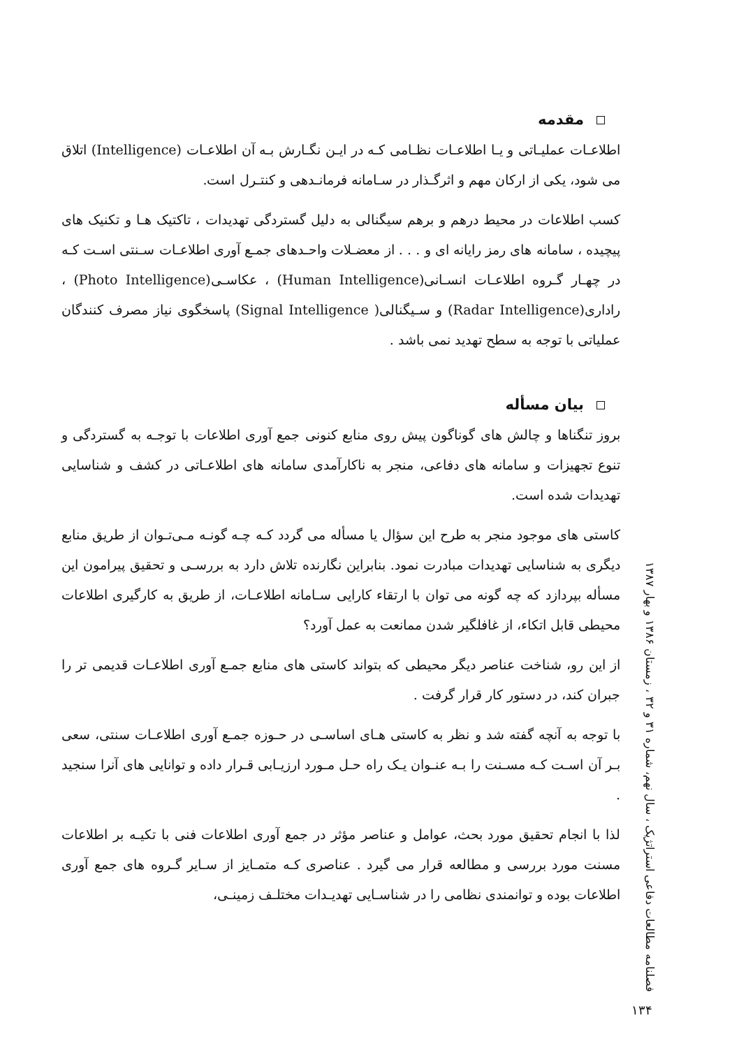مقدمه
اطلاعـات عملیـاتی و یـا اطلاعـات نظـامی کـه در ایـن نگـارش بـه آن اطلاعـات (Intelligence) اتلاق می شود، یکی از ارکان مهم و اثرگـذار در سـامانه فرمانـدهی و کنتـرل است.
کسب اطلاعات در محیط درهم و برهم سیگنالی به دلیل گستردگی تهدیدات ، تاکتیک هـا و تکنیک های پیچیده ، سامانه های رمز رایانه ای و . . . از معضـلات واحـدهای جمـع آوری اطلاعـات سـنتی اسـت کـه در چهـار گـروه اطلاعـات انسـانی(Human Intelligence) ، عکاسـی(Photo Intelligence) ، راداری(Radar Intelligence) و سـیگنالی( Signal Intelligence) پاسخگوی نیاز مصرف کنندگان عملیاتی با توجه به سطح تهدید نمی باشد .
بیان مسأله
بروز تنگناها و چالش های گوناگون پیش روی منابع کنونی جمع آوری اطلاعات با توجـه به گستردگی و تنوع تجهیزات و سامانه های دفاعی، منجر به ناکارآمدی سامانه های اطلاعـاتی در کشف و شناسایی تهدیدات شده است.
کاستی های موجود منجر به طرح این سؤال یا مسأله می گردد کـه چـه گونـه مـی‌تـوان از طریق منابع دیگری به شناسایی تهدیدات مبادرت نمود. بنابراین نگارنده تلاش دارد به بررسـی و تحقیق پیرامون این مسأله بپردازد که چه گونه می توان با ارتقاء کارایی سـامانه اطلاعـات، از طریق به کارگیری اطلاعات محیطی قابل اتکاء، از غافلگیر شدن ممانعت به عمل آورد؟
از این رو، شناخت عناصر دیگر محیطی که بتواند کاستی های منابع جمـع آوری اطلاعـات قدیمی تر را جبران کند، در دستور کار قرار گرفت .
با توجه به آنچه گفته شد و نظر به کاستی هـای اساسـی در حـوزه جمـع آوری اطلاعـات سنتی، سعی بـر آن اسـت کـه مسـنت را بـه عنـوان یـک راه حـل مـورد ارزیـابی قـرار داده و توانایی های آنرا سنجید .
لذا با انجام تحقیق مورد بحث، عوامل و عناصر مؤثر در جمع آوری اطلاعات فنی با تکیـه بر اطلاعات مسنت مورد بررسی و مطالعه قرار می گیرد . عناصری کـه متمـایز از سـایر گـروه های جمع آوری اطلاعات بوده و توانمندی نظامی را در شناسـایی تهدیـدات مختلـف زمینـی،
فصلنامه مطالعات دفاعی استراتژیک ، سال نهم، شماره ۳۱ و ۳۲ ، زمستان ۱۳۸۶ و بهار ۱۳۸۷
۱۳۴